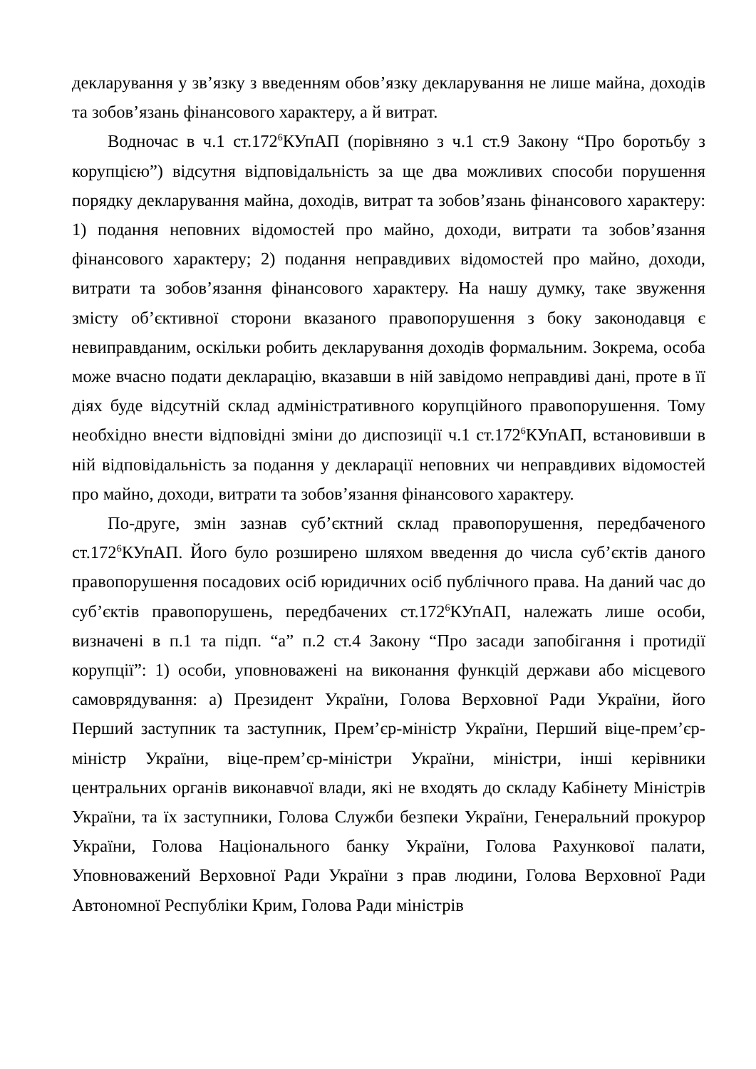декларування у зв’язку з введенням обов’язку декларування не лише майна, доходів та зобов’язань фінансового характеру, а й витрат.
Водночас в ч.1 ст.172<sup>6</sup>КУпАП (порівняно з ч.1 ст.9 Закону “Про боротьбу з корупцією”) відсутня відповідальність за ще два можливих способи порушення порядку декларування майна, доходів, витрат та зобов’язань фінансового характеру: 1) подання неповних відомостей про майно, доходи, витрати та зобов’язання фінансового характеру; 2) подання неправдивих відомостей про майно, доходи, витрати та зобов’язання фінансового характеру. На нашу думку, таке звуження змісту об’єктивної сторони вказаного правопорушення з боку законодавця є невиправданим, оскільки робить декларування доходів формальним. Зокрема, особа може вчасно подати декларацію, вказавши в ній завідомо неправдиві дані, проте в її діях буде відсутній склад адміністративного корупційного правопорушення. Тому необхідно внести відповідні зміни до диспозиції ч.1 ст.172<sup>6</sup>КУпАП, встановивши в ній відповідальність за подання у декларації неповних чи неправдивих відомостей про майно, доходи, витрати та зобов’язання фінансового характеру.
По-друге, змін зазнав суб’єктний склад правопорушення, передбаченого ст.172<sup>6</sup>КУпАП. Його було розширено шляхом введення до числа суб’єктів даного правопорушення посадових осіб юридичних осіб публічного права. На даний час до суб’єктів правопорушень, передбачених ст.172<sup>6</sup>КУпАП, належать лише особи, визначені в п.1 та підп. “а” п.2 ст.4 Закону “Про засади запобігання і протидії корупції”: 1) особи, уповноважені на виконання функцій держави або місцевого самоврядування: а) Президент України, Голова Верховної Ради України, його Перший заступник та заступник, Прем’єр-міністр України, Перший віце-прем’єр-міністр України, віце-прем’єр-міністри України, міністри, інші керівники центральних органів виконавчої влади, які не входять до складу Кабінету Міністрів України, та їх заступники, Голова Служби безпеки України, Генеральний прокурор України, Голова Національного банку України, Голова Рахункової палати, Уповноважений Верховної Ради України з прав людини, Голова Верховної Ради Автономної Республіки Крим, Голова Ради міністрів